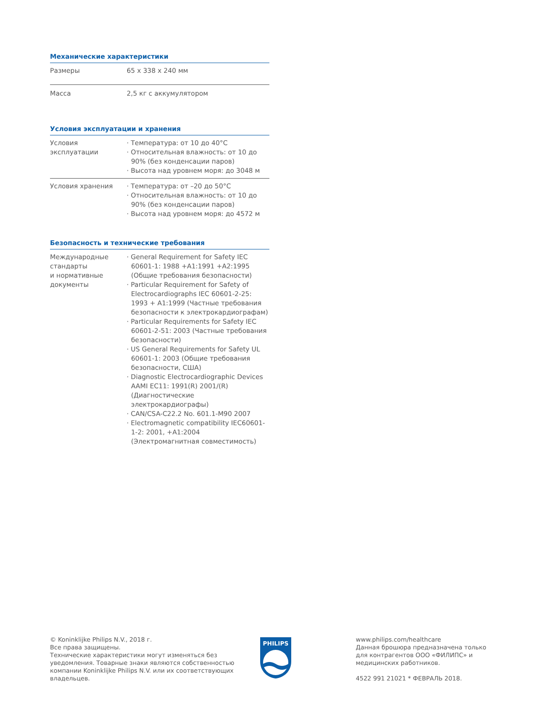Механические характеристики
| Размеры | 65 x 338 x 240 мм |
| Масса | 2,5 кг с аккумулятором |
Условия эксплуатации и хранения
| Условия эксплуатации | · Температура: от 10 до 40°С · Относительная влажность: от 10 до 90% (без конденсации паров) · Высота над уровнем моря: до 3048 м |
| Условия хранения | · Температура: от –20 до 50°С · Относительная влажность: от 10 до 90% (без конденсации паров) · Высота над уровнем моря: до 4572 м |
Безопасность и технические требования
| Международные стандарты и нормативные документы | · General Requirement for Safety IEC 60601-1: 1988 +A1:1991 +A2:1995 (Общие требования безопасности) · Particular Requirement for Safety of Electrocardiographs IEC 60601-2-25: 1993 + A1:1999 (Частные требования безопасности к электрокардиографам) · Particular Requirements for Safety IEC 60601-2-51: 2003 (Частные требования безопасности) · US General Requirements for Safety UL 60601-1: 2003 (Общие требования безопасности, США) · Diagnostic Electrocardiographic Devices AAMI EC11: 1991(R) 2001/(R) (Диагностические электрокардиографы) · CAN/CSA-C22.2 No. 601.1-M90 2007 · Electromagnetic compatibility IEC60601-1-2: 2001, +A1:2004 (Электромагнитная совместимость) |
© Koninklijke Philips N.V., 2018 г.
Все права защищены.
Технические характеристики могут изменяться без уведомления. Товарные знаки являются собственностью компании Koninklijke Philips N.V. или их соответствующих владельцев.
PHILIPS
www.philips.com/healthcare
Данная брошюра предназначена только для контрагентов ООО «ФИЛИПС» и медицинских работников.
4522 991 21021 * ФЕВРАЛЬ 2018.